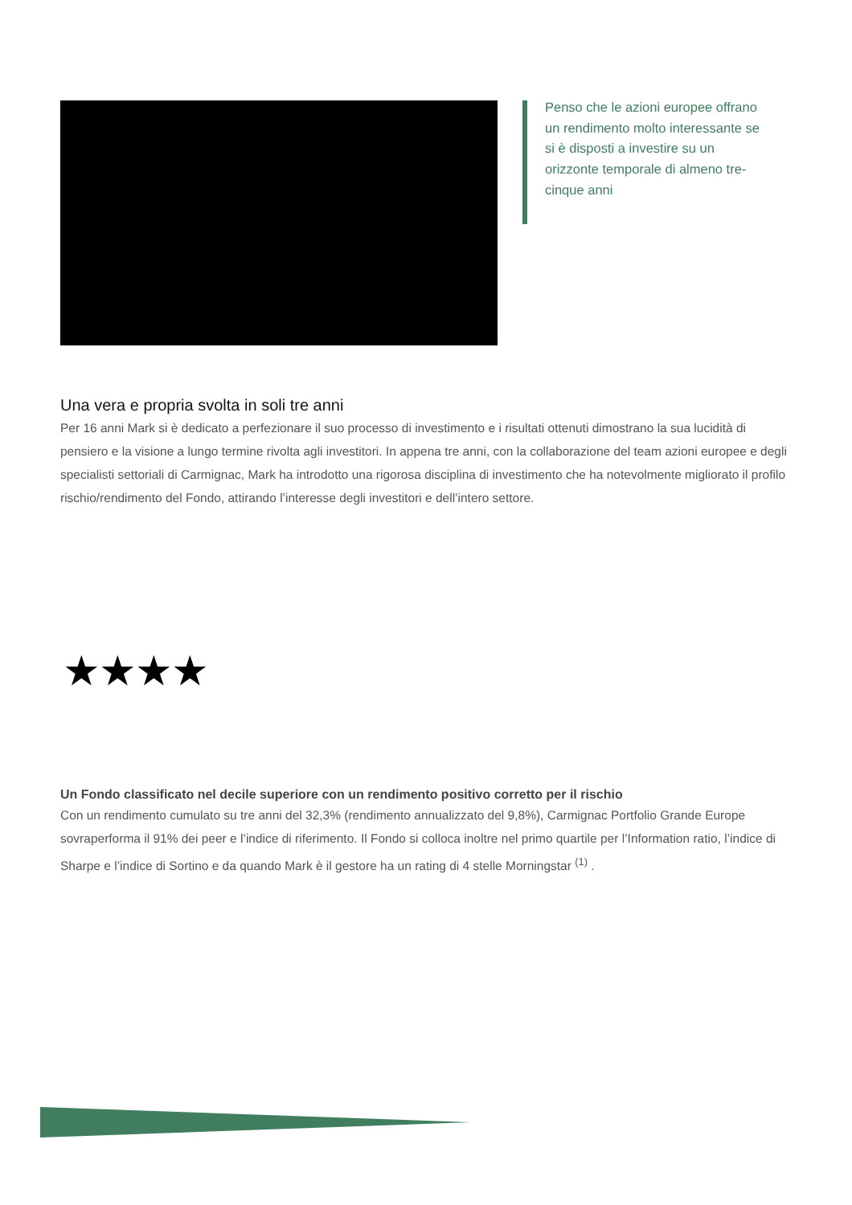Penso che le azioni europee offrano un rendimento molto interessante se si è disposti a investire su un orizzonte temporale di almeno tre-cinque anni
Una vera e propria svolta in soli tre anni
Per 16 anni Mark si è dedicato a perfezionare il suo processo di investimento e i risultati ottenuti dimostrano la sua lucidità di pensiero e la visione a lungo termine rivolta agli investitori. In appena tre anni, con la collaborazione del team azioni europee e degli specialisti settoriali di Carmignac, Mark ha introdotto una rigorosa disciplina di investimento che ha notevolmente migliorato il profilo rischio/rendimento del Fondo, attirando l’interesse degli investitori e dell’intero settore.
★★★★
Un Fondo classificato nel decile superiore con un rendimento positivo corretto per il rischio
Con un rendimento cumulato su tre anni del 32,3% (rendimento annualizzato del 9,8%), Carmignac Portfolio Grande Europe sovraperforma il 91% dei peer e l’indice di riferimento. Il Fondo si colloca inoltre nel primo quartile per l’Information ratio, l’indice di Sharpe e l’indice di Sortino e da quando Mark è il gestore ha un rating di 4 stelle Morningstar <sup>(1)</sup> .